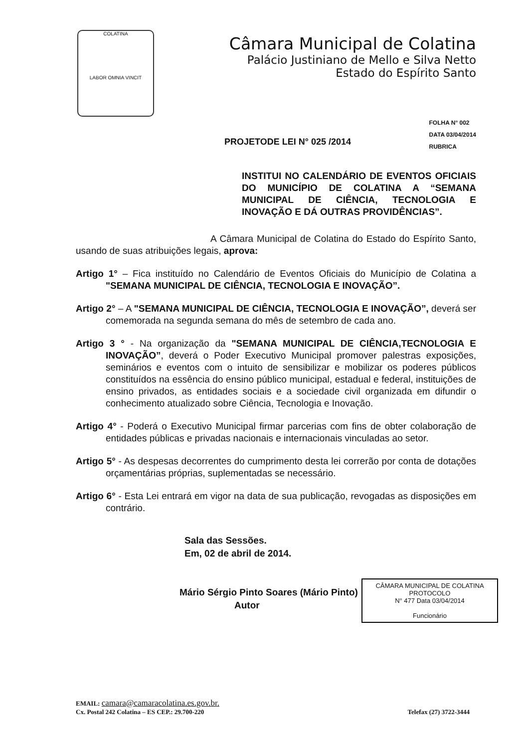COLATINA
LABOR OMNIA VINCIT
Câmara Municipal de Colatina
Palácio Justiniano de Mello e Silva Netto
Estado do Espírito Santo
PROJETODE LEI N° 025 /2014
FOLHA N° 002
DATA 03/04/2014
RUBRICA
INSTITUI NO CALENDÁRIO DE EVENTOS OFICIAIS DO MUNICÍPIO DE COLATINA A “SEMANA MUNICIPAL DE CIÊNCIA, TECNOLOGIA E INOVAÇÃO E DÁ OUTRAS PROVIDÊNCIAS”.
A Câmara Municipal de Colatina do Estado do Espírito Santo, usando de suas atribuições legais, aprova:
Artigo 1° – Fica instituído no Calendário de Eventos Oficiais do Município de Colatina a "SEMANA MUNICIPAL DE CIÊNCIA, TECNOLOGIA E INOVAÇÃO”.
Artigo 2° – A "SEMANA MUNICIPAL DE CIÊNCIA, TECNOLOGIA E INOVAÇÃO”, deverá ser comemorada na segunda semana do mês de setembro de cada ano.
Artigo 3 ° - Na organização da "SEMANA MUNICIPAL DE CIÊNCIA,TECNOLOGIA E INOVAÇÃO”, deverá o Poder Executivo Municipal promover palestras exposições, seminários e eventos com o intuito de sensibilizar e mobilizar os poderes públicos constituídos na essência do ensino público municipal, estadual e federal, instituições de ensino privados, as entidades sociais e a sociedade civil organizada em difundir o conhecimento atualizado sobre Ciência, Tecnologia e Inovação.
Artigo 4° - Poderá o Executivo Municipal firmar parcerias com fins de obter colaboração de entidades públicas e privadas nacionais e internacionais vinculadas ao setor.
Artigo 5° - As despesas decorrentes do cumprimento desta lei correrão por conta de dotações orçamentárias próprias, suplementadas se necessário.
Artigo 6° - Esta Lei entrará em vigor na data de sua publicação, revogadas as disposições em contrário.
Sala das Sessões.
Em, 02 de abril de 2014.
Mário Sérgio Pinto Soares (Mário Pinto)
Autor
CÂMARA MUNICIPAL DE COLATINA
PROTOCOLO
N° 477 Data 03/04/2014
Funcionário
EMAIL: camara@camaracolatina.es.gov.br.
Cx. Postal 242 Colatina – ES CEP.: 29.700-220 Telefax (27) 3722-3444